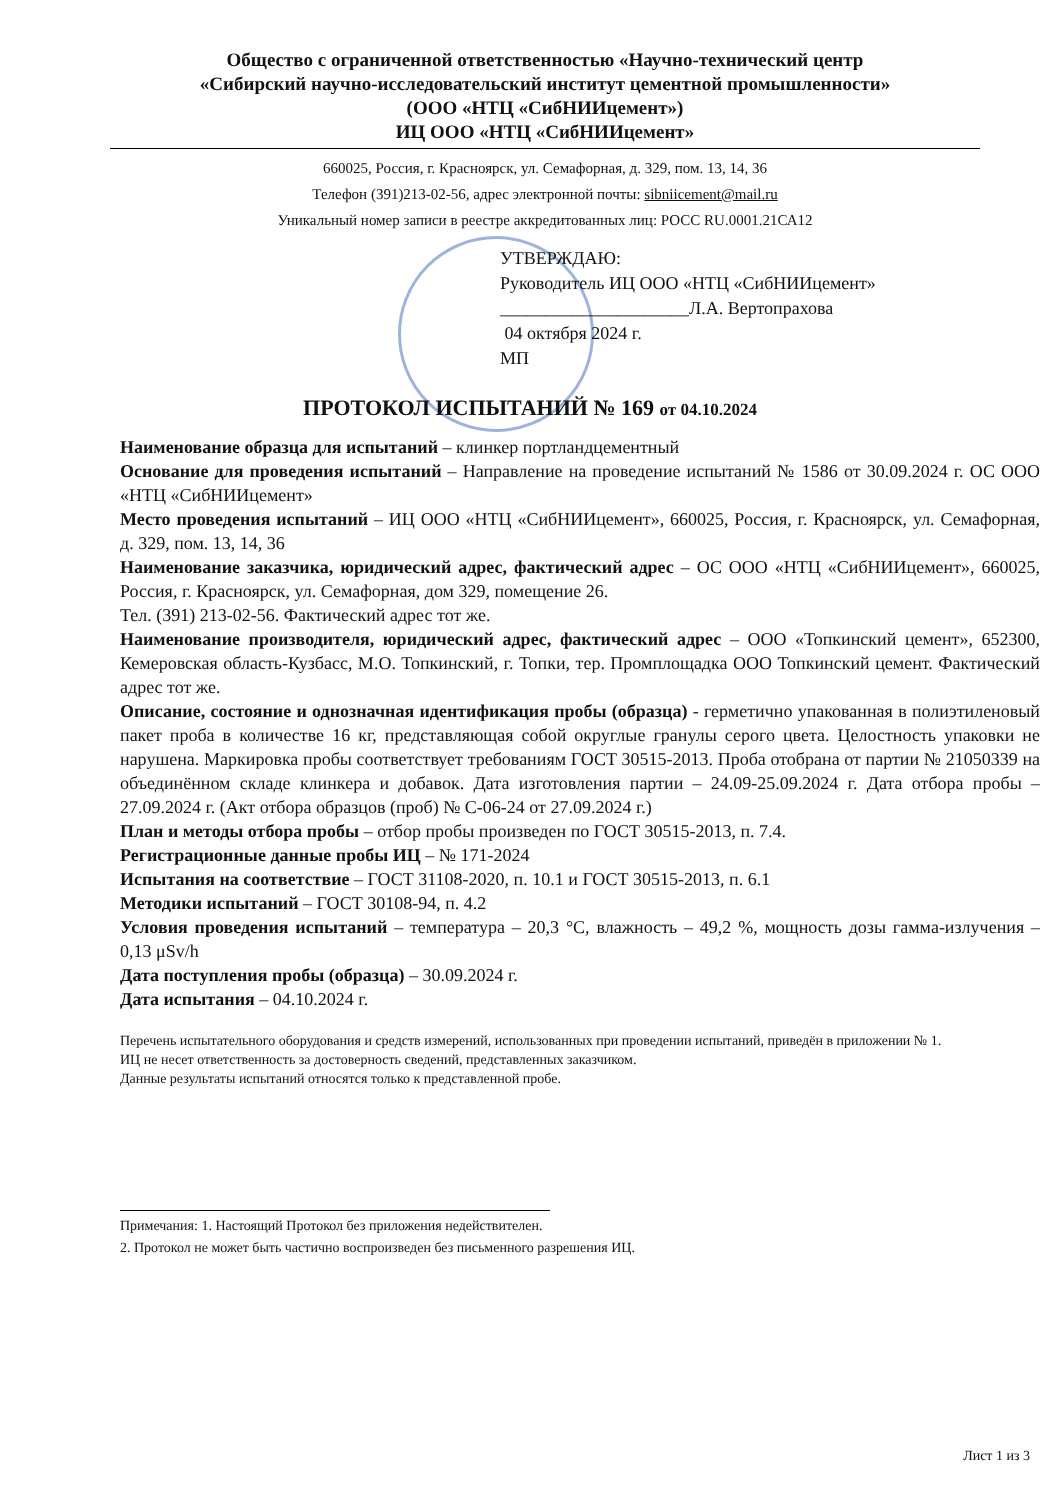Общество с ограниченной ответственностью «Научно-технический центр
«Сибирский научно-исследовательский институт цементной промышленности»
(ООО «НТЦ «СибНИИцемент»)
ИЦ ООО «НТЦ «СибНИИцемент»
660025, Россия, г. Красноярск, ул. Семафорная, д. 329, пом. 13, 14, 36
Телефон (391)213-02-56, адрес электронной почты: sibniicement@mail.ru
Уникальный номер записи в реестре аккредитованных лиц: РОСС RU.0001.21СА12
УТВЕРЖДАЮ:
Руководитель ИЦ ООО «НТЦ «СибНИИцемент»
_____________________Л.А. Вертопрахова
04 октября 2024 г.
МП
ПРОТОКОЛ ИСПЫТАНИЙ № 169 от 04.10.2024
Наименование образца для испытаний – клинкер портландцементный
Основание для проведения испытаний – Направление на проведение испытаний № 1586 от 30.09.2024 г. ОС ООО «НТЦ «СибНИИцемент»
Место проведения испытаний – ИЦ ООО «НТЦ «СибНИИцемент», 660025, Россия, г. Красноярск, ул. Семафорная, д. 329, пом. 13, 14, 36
Наименование заказчика, юридический адрес, фактический адрес – ОС ООО «НТЦ «СибНИИцемент», 660025, Россия, г. Красноярск, ул. Семафорная, дом 329, помещение 26.
Тел. (391) 213-02-56. Фактический адрес тот же.
Наименование производителя, юридический адрес, фактический адрес – ООО «Топкинский цемент», 652300, Кемеровская область-Кузбасс, М.О. Топкинский, г. Топки, тер. Промплощадка ООО Топкинский цемент. Фактический адрес тот же.
Описание, состояние и однозначная идентификация пробы (образца) - герметично упакованная в полиэтиленовый пакет проба в количестве 16 кг, представляющая собой округлые гранулы серого цвета. Целостность упаковки не нарушена. Маркировка пробы соответствует требованиям ГОСТ 30515-2013. Проба отобрана от партии № 21050339 на объединённом складе клинкера и добавок. Дата изготовления партии – 24.09-25.09.2024 г. Дата отбора пробы – 27.09.2024 г. (Акт отбора образцов (проб) № С-06-24 от 27.09.2024 г.)
План и методы отбора пробы – отбор пробы произведен по ГОСТ 30515-2013, п. 7.4.
Регистрационные данные пробы ИЦ – № 171-2024
Испытания на соответствие – ГОСТ 31108-2020, п. 10.1 и ГОСТ 30515-2013, п. 6.1
Методики испытаний – ГОСТ 30108-94, п. 4.2
Условия проведения испытаний – температура – 20,3 °С, влажность – 49,2 %, мощность дозы гамма-излучения – 0,13 μSv/h
Дата поступления пробы (образца) – 30.09.2024 г.
Дата испытания – 04.10.2024 г.
Перечень испытательного оборудования и средств измерений, использованных при проведении испытаний, приведён в приложении № 1.
ИЦ не несет ответственность за достоверность сведений, представленных заказчиком.
Данные результаты испытаний относятся только к представленной пробе.
Примечания: 1. Настоящий Протокол без приложения недействителен.
2. Протокол не может быть частично воспроизведен без письменного разрешения ИЦ.
Лист 1 из 3